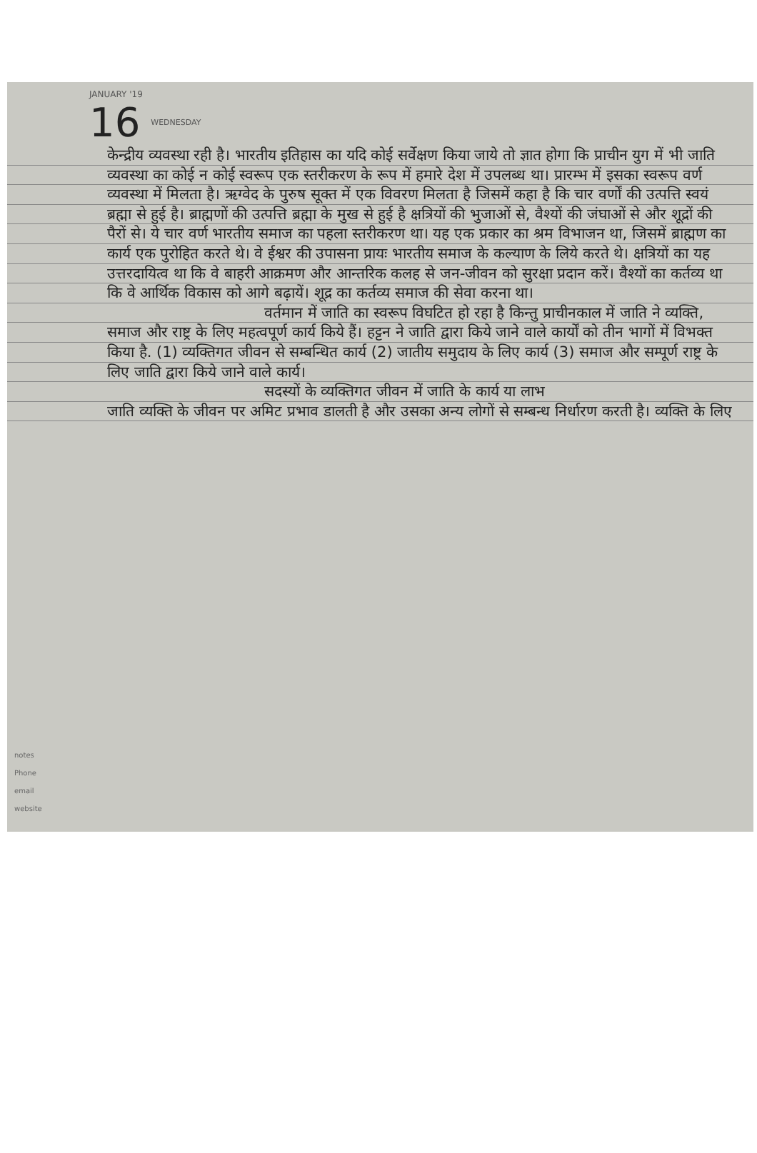JANUARY '19
16 WEDNESDAY
केन्द्रीय व्यवस्था रही है। भारतीय इतिहास का यदि कोई सर्वेक्षण किया जाये तो ज्ञात होगा कि प्राचीन युग में भी जाति व्यवस्था का कोई न कोई स्वरूप एक स्तरीकरण के रूप में हमारे देश में उपलब्ध था। प्रारम्भ में इसका स्वरूप वर्ण व्यवस्था में मिलता है। ऋग्वेद के पुरुष सूक्त में एक विवरण मिलता है जिसमें कहा है कि चार वर्णों की उत्पत्ति स्वयं ब्रह्मा से हुई है। ब्राह्मणों की उत्पत्ति ब्रह्मा के मुख से हुई है क्षत्रियों की भुजाओं से, वैश्यों की जंघाओं से और शूद्रों की पैरों से। ये चार वर्ण भारतीय समाज का पहला स्तरीकरण था। यह एक प्रकार का श्रम विभाजन था, जिसमें ब्राह्मण का कार्य एक पुरोहित करते थे। वे ईश्वर की उपासना प्रायः भारतीय समाज के कल्याण के लिये करते थे। क्षत्रियों का यह उत्तरदायित्व था कि वे बाहरी आक्रमण और आन्तरिक कलह से जन-जीवन को सुरक्षा प्रदान करें। वैश्यों का कर्तव्य था कि वे आर्थिक विकास को आगे बढ़ायें। शूद्र का कर्तव्य समाज की सेवा करना था।
वर्तमान में जाति का स्वरूप विघटित हो रहा है किन्तु प्राचीनकाल में जाति ने व्यक्ति, समाज और राष्ट्र के लिए महत्वपूर्ण कार्य किये हैं। हट्टन ने जाति द्वारा किये जाने वाले कार्यों को तीन भागों में विभक्त किया है. (1) व्यक्तिगत जीवन से सम्बन्धित कार्य (2) जातीय समुदाय के लिए कार्य (3) समाज और सम्पूर्ण राष्ट्र के लिए जाति द्वारा किये जाने वाले कार्य।
सदस्यों के व्यक्तिगत जीवन में जाति के कार्य या लाभ
जाति व्यक्ति के जीवन पर अमिट प्रभाव डालती है और उसका अन्य लोगों से सम्बन्ध निर्धारण करती है। व्यक्ति के लिए
notes
Phone
email
website